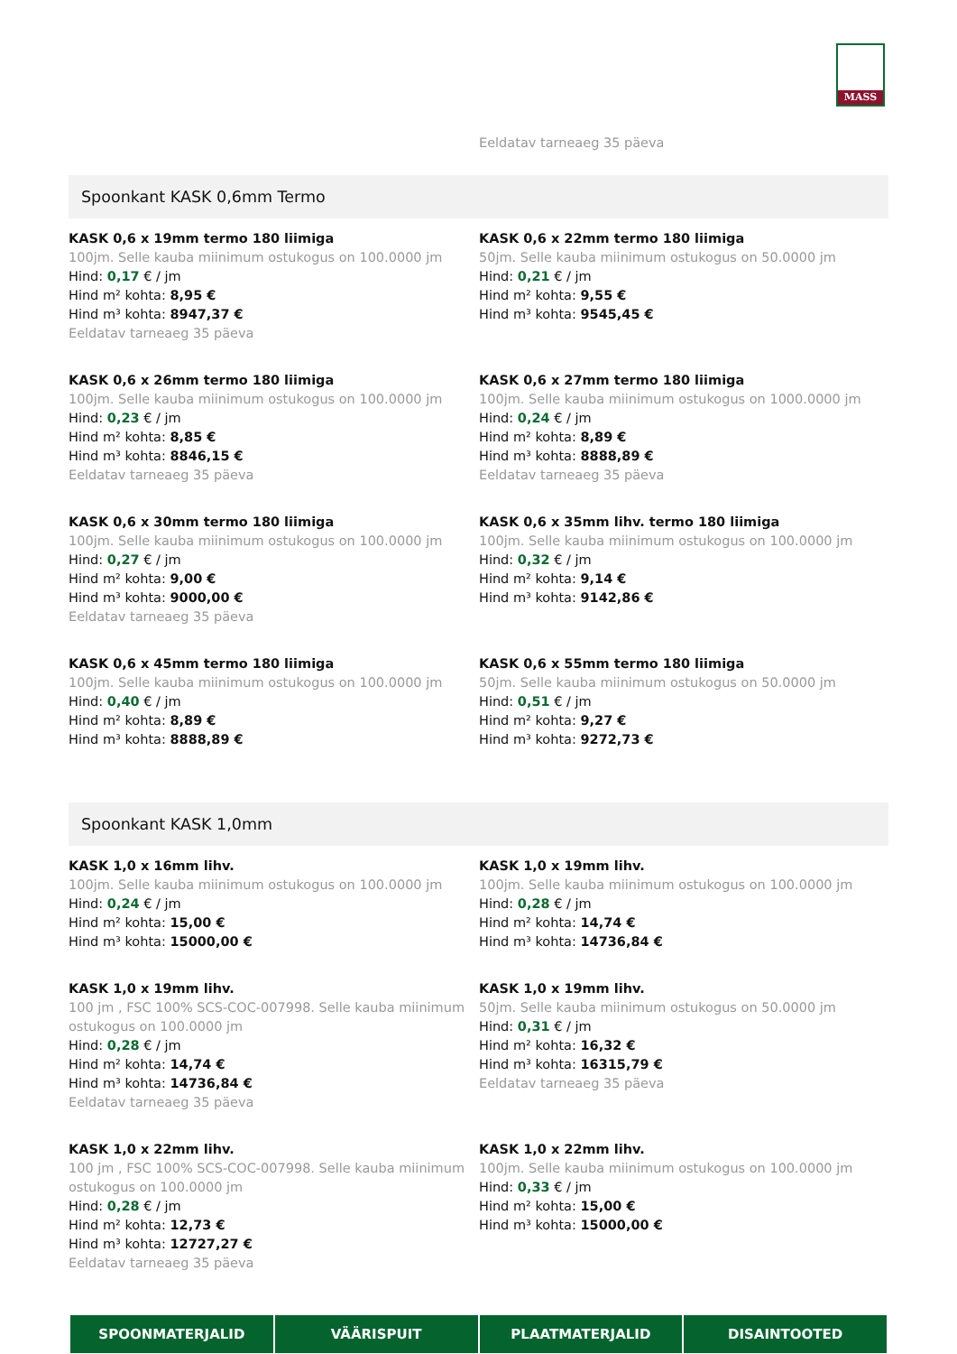MASS
Eeldatav tarneaeg 35 päeva
Spoonkant KASK 0,6mm Termo
KASK 0,6 x 19mm termo 180 liimiga
100jm. Selle kauba miinimum ostukogus on 100.0000 jm
Hind: 0,17 € / jm
Hind m² kohta: 8,95 €
Hind m³ kohta: 8947,37 €
Eeldatav tarneaeg 35 päeva
KASK 0,6 x 22mm termo 180 liimiga
50jm. Selle kauba miinimum ostukogus on 50.0000 jm
Hind: 0,21 € / jm
Hind m² kohta: 9,55 €
Hind m³ kohta: 9545,45 €
KASK 0,6 x 26mm termo 180 liimiga
100jm. Selle kauba miinimum ostukogus on 100.0000 jm
Hind: 0,23 € / jm
Hind m² kohta: 8,85 €
Hind m³ kohta: 8846,15 €
Eeldatav tarneaeg 35 päeva
KASK 0,6 x 27mm termo 180 liimiga
100jm. Selle kauba miinimum ostukogus on 1000.0000 jm
Hind: 0,24 € / jm
Hind m² kohta: 8,89 €
Hind m³ kohta: 8888,89 €
Eeldatav tarneaeg 35 päeva
KASK 0,6 x 30mm termo 180 liimiga
100jm. Selle kauba miinimum ostukogus on 100.0000 jm
Hind: 0,27 € / jm
Hind m² kohta: 9,00 €
Hind m³ kohta: 9000,00 €
Eeldatav tarneaeg 35 päeva
KASK 0,6 x 35mm lihv. termo 180 liimiga
100jm. Selle kauba miinimum ostukogus on 100.0000 jm
Hind: 0,32 € / jm
Hind m² kohta: 9,14 €
Hind m³ kohta: 9142,86 €
KASK 0,6 x 45mm termo 180 liimiga
100jm. Selle kauba miinimum ostukogus on 100.0000 jm
Hind: 0,40 € / jm
Hind m² kohta: 8,89 €
Hind m³ kohta: 8888,89 €
KASK 0,6 x 55mm termo 180 liimiga
50jm. Selle kauba miinimum ostukogus on 50.0000 jm
Hind: 0,51 € / jm
Hind m² kohta: 9,27 €
Hind m³ kohta: 9272,73 €
Spoonkant KASK 1,0mm
KASK 1,0 x 16mm lihv.
100jm. Selle kauba miinimum ostukogus on 100.0000 jm
Hind: 0,24 € / jm
Hind m² kohta: 15,00 €
Hind m³ kohta: 15000,00 €
KASK 1,0 x 19mm lihv.
100jm. Selle kauba miinimum ostukogus on 100.0000 jm
Hind: 0,28 € / jm
Hind m² kohta: 14,74 €
Hind m³ kohta: 14736,84 €
KASK 1,0 x 19mm lihv.
100 jm , FSC 100% SCS-COC-007998. Selle kauba miinimum ostukogus on 100.0000 jm
Hind: 0,28 € / jm
Hind m² kohta: 14,74 €
Hind m³ kohta: 14736,84 €
Eeldatav tarneaeg 35 päeva
KASK 1,0 x 19mm lihv.
50jm. Selle kauba miinimum ostukogus on 50.0000 jm
Hind: 0,31 € / jm
Hind m² kohta: 16,32 €
Hind m³ kohta: 16315,79 €
Eeldatav tarneaeg 35 päeva
KASK 1,0 x 22mm lihv.
100 jm , FSC 100% SCS-COC-007998. Selle kauba miinimum ostukogus on 100.0000 jm
Hind: 0,28 € / jm
Hind m² kohta: 12,73 €
Hind m³ kohta: 12727,27 €
Eeldatav tarneaeg 35 päeva
KASK 1,0 x 22mm lihv.
100jm. Selle kauba miinimum ostukogus on 100.0000 jm
Hind: 0,33 € / jm
Hind m² kohta: 15,00 €
Hind m³ kohta: 15000,00 €
SPOONMATERJALID VÄÄRISPUIT PLAATMATERJALID DISAINTOOTED